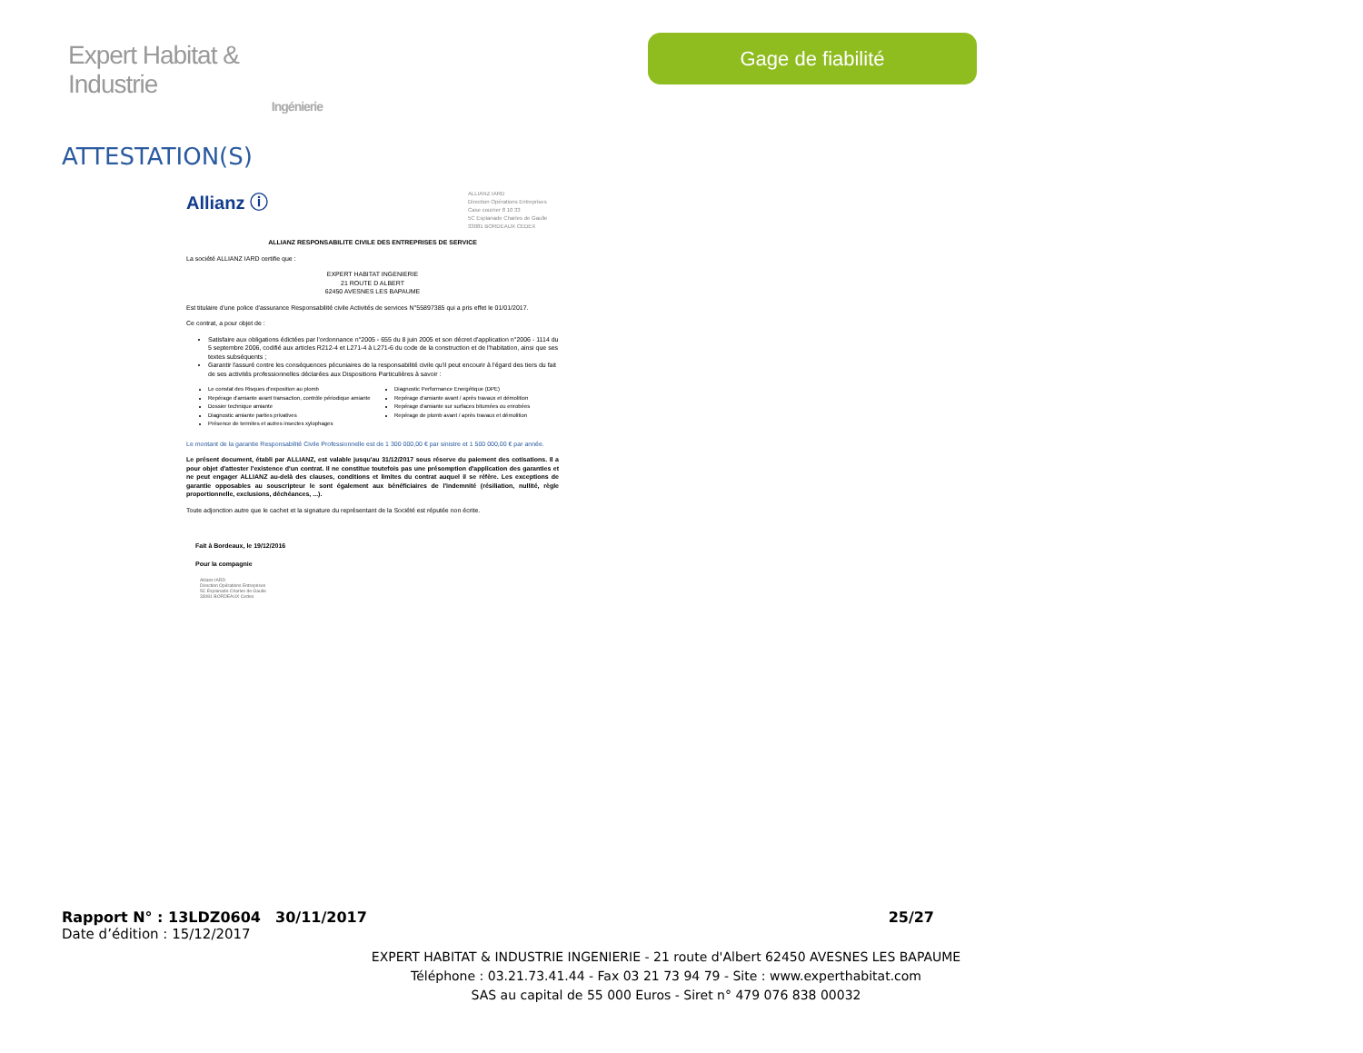Expert Habitat & Industrie
Ingénierie
Gage de fiabilité
ATTESTATION(S)
Allianz ⓘ
ALLIANZ IARD
Direction Opérations Entreprises
Case courrier 8 10 33
5C Esplanade Charles de Gaulle
33081 BORDEAUX CEDEX
ALLIANZ RESPONSABILITE CIVILE DES ENTREPRISES DE SERVICE
La société ALLIANZ IARD certifie que :
EXPERT HABITAT INGENIERIE
21 ROUTE D ALBERT
62450 AVESNES LES BAPAUME
Est titulaire d'une police d'assurance Responsabilité civile Activités de services N°55897385 qui a pris effet le 01/01/2017.
Ce contrat, a pour objet de :
Satisfaire aux obligations édictées par l'ordonnance n°2005 - 655 du 8 juin 2005 et son décret d'application n°2006 - 1114 du 5 septembre 2006, codifié aux articles R212-4 et L271-4 à L271-6 du code de la construction et de l'habitation, ainsi que ses textes subséquents ;
Garantir l'assuré contre les conséquences pécuniaires de la responsabilité civile qu'il peut encourir à l'égard des tiers du fait de ses activités professionnelles déclarées aux Dispositions Particulières à savoir :
Le constat des Risques d'exposition au plomb
Repérage d'amiante avant transaction, contrôle périodique amiante
Dossier technique amiante
Diagnostic amiante parties privatives
Présence de termites et autres insectes xylophages
Diagnostic Performance Energétique (DPE)
Repérage d'amiante avant / après travaux et démolition
Repérage d'amiante sur surfaces bitumées ou enrobées
Repérage de plomb avant / après travaux et démolition
Le montant de la garantie Responsabilité Civile Professionnelle est de 1 300 000,00 € par sinistre et 1 500 000,00 € par année.
Le présent document, établi par ALLIANZ, est valable jusqu'au 31/12/2017 sous réserve du paiement des cotisations. Il a pour objet d'attester l'existence d'un contrat. Il ne constitue toutefois pas une présomption d'application des garanties et ne peut engager ALLIANZ au-delà des clauses, conditions et limites du contrat auquel il se réfère. Les exceptions de garantie opposables au souscripteur le sont également aux bénéficiaires de l'indemnité (résiliation, nullité, règle proportionnelle, exclusions, déchéances, ...).
Toute adjonction autre que le cachet et la signature du représentant de la Société est réputée non écrite.
Fait à Bordeaux, le 19/12/2016
Pour la compagnie
Allianz IARD
Direction Opérations Entreprises
5C Esplanade Charles de Gaulle
33081 BORDEAUX Cedex
Rapport N° : 13LDZ0604 30/11/2017 25/27
Date d’édition : 15/12/2017
EXPERT HABITAT & INDUSTRIE INGENIERIE - 21 route d'Albert 62450 AVESNES LES BAPAUME
Téléphone : 03.21.73.41.44 - Fax 03 21 73 94 79 - Site : www.experthabitat.com
SAS au capital de 55 000 Euros - Siret n° 479 076 838 00032